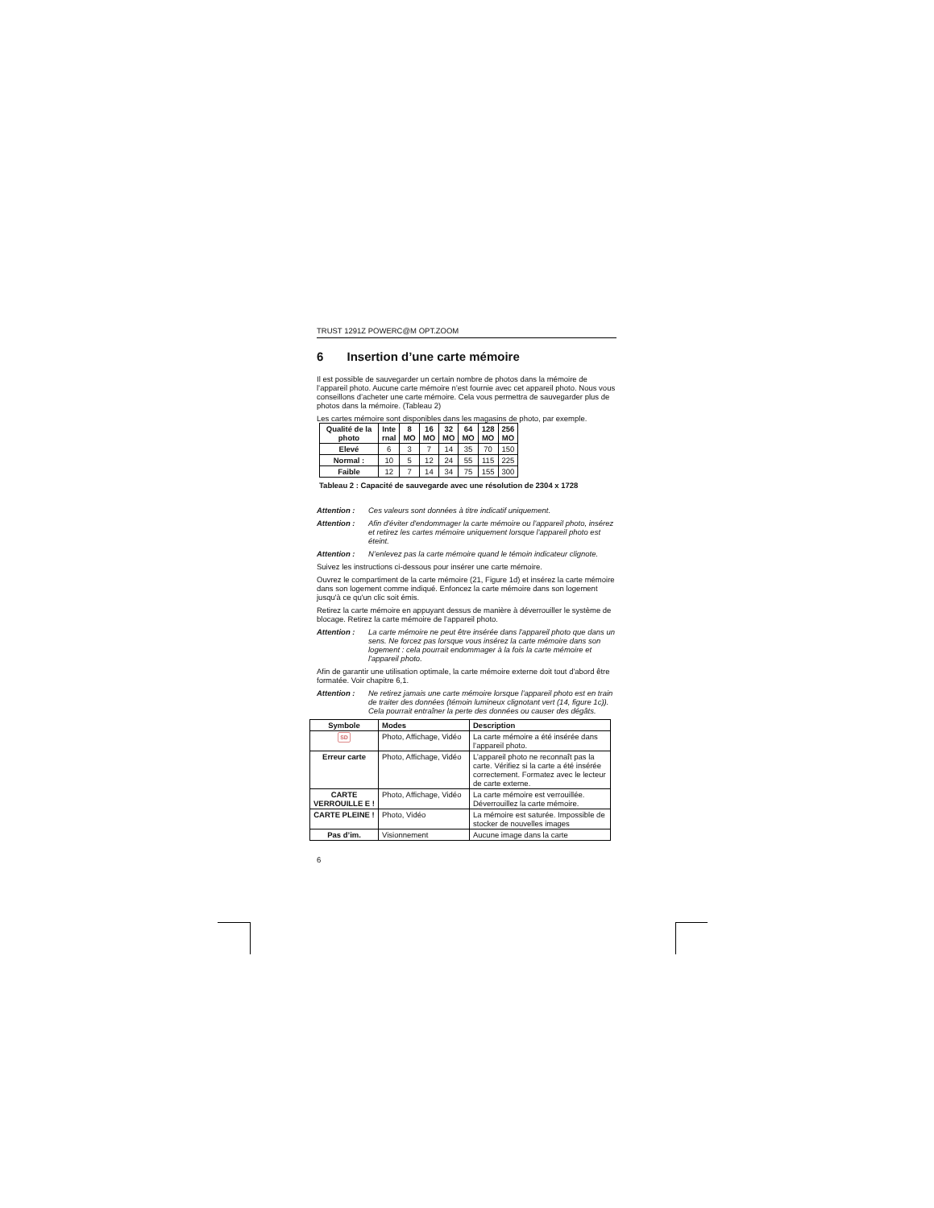TRUST 1291Z POWERC@M OPT.ZOOM
6 Insertion d’une carte mémoire
Il est possible de sauvegarder un certain nombre de photos dans la mémoire de l’appareil photo. Aucune carte mémoire n’est fournie avec cet appareil photo. Nous vous conseillons d’acheter une carte mémoire. Cela vous permettra de sauvegarder plus de photos dans la mémoire. (Tableau 2)
Les cartes mémoire sont disponibles dans les magasins de photo, par exemple.
| Qualité de la photo | Inte rnal | 8 MO | 16 MO | 32 MO | 64 MO | 128 MO | 256 MO |
| --- | --- | --- | --- | --- | --- | --- | --- |
| Elevé | 6 | 3 | 7 | 14 | 35 | 70 | 150 |
| Normal : | 10 | 5 | 12 | 24 | 55 | 115 | 225 |
| Faible | 12 | 7 | 14 | 34 | 75 | 155 | 300 |
Tableau 2 : Capacité de sauvegarde avec une résolution de 2304 x 1728
Attention : Ces valeurs sont données à titre indicatif uniquement.
Attention : Afin d'éviter d'endommager la carte mémoire ou l'appareil photo, insérez et retirez les cartes mémoire uniquement lorsque l'appareil photo est éteint.
Attention : N’enlevez pas la carte mémoire quand le témoin indicateur clignote.
Suivez les instructions ci-dessous pour insérer une carte mémoire.
Ouvrez le compartiment de la carte mémoire (21, Figure 1d) et insérez la carte mémoire dans son logement comme indiqué. Enfoncez la carte mémoire dans son logement jusqu'à ce qu'un clic soit émis.
Retirez la carte mémoire en appuyant dessus de manière à déverrouiller le système de blocage. Retirez la carte mémoire de l’appareil photo.
Attention : La carte mémoire ne peut être insérée dans l'appareil photo que dans un sens. Ne forcez pas lorsque vous insérez la carte mémoire dans son logement : cela pourrait endommager à la fois la carte mémoire et l'appareil photo.
Afin de garantir une utilisation optimale, la carte mémoire externe doit tout d'abord être formatée. Voir chapitre 6,1.
Attention : Ne retirez jamais une carte mémoire lorsque l'appareil photo est en train de traiter des données (témoin lumineux clignotant vert (14, figure 1c)). Cela pourrait entraîner la perte des données ou causer des dégâts.
| Symbole | Modes | Description |
| SD | Photo, Affichage, Vidéo | La carte mémoire a été insérée dans l’appareil photo. |
| Erreur carte | Photo, Affichage, Vidéo | L’appareil photo ne reconnaît pas la carte. Vérifiez si la carte a été insérée correctement. Formatez avec le lecteur de carte externe. |
| CARTE VERROUILLE E ! | Photo, Affichage, Vidéo | La carte mémoire est verrouillée. Déverrouillez la carte mémoire. |
| CARTE PLEINE ! | Photo, Vidéo | La mémoire est saturée. Impossible de stocker de nouvelles images |
| Pas d’im. | Visionnement | Aucune image dans la carte |
6